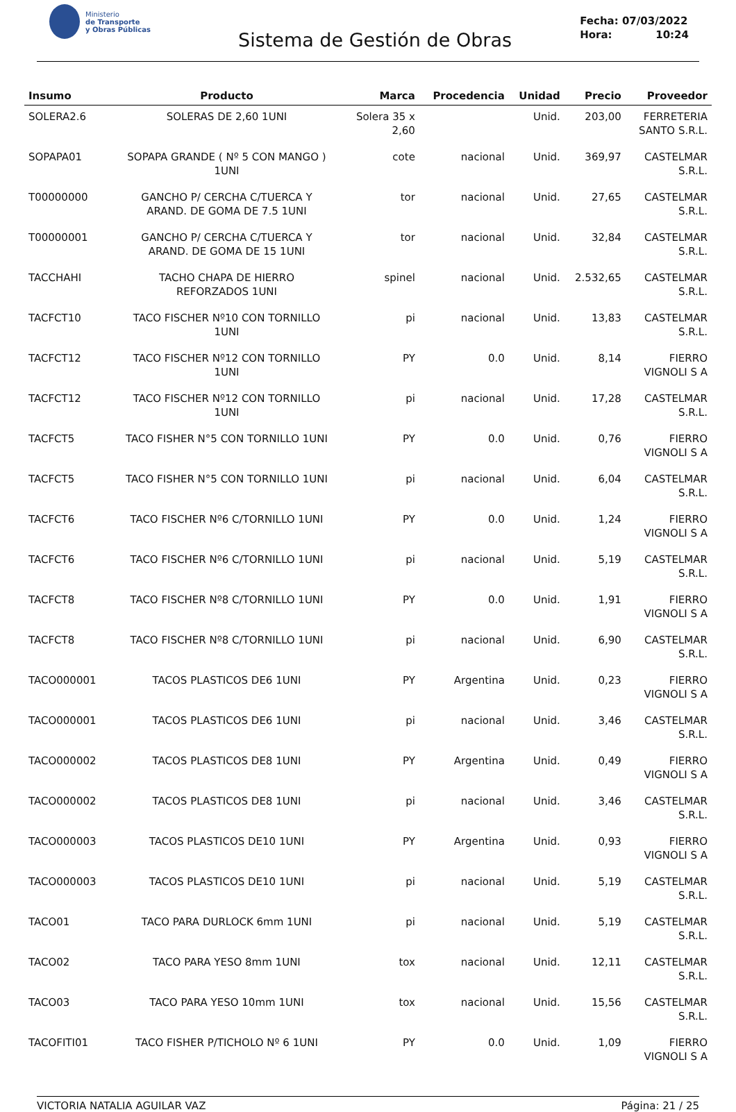Ministerio
de Transporte
y Obras Públicas
Sistema de Gestión de Obras
Fecha: 07/03/2022
Hora: 10:24
| Insumo | Producto | Marca | Procedencia | Unidad | Precio | Proveedor |
| --- | --- | --- | --- | --- | --- | --- |
| SOLERA2.6 | SOLERAS DE 2,60 1UNI | Solera 35 x 2,60 | | Unid. | 203,00 | FERRETERIA SANTO S.R.L. |
| SOPAPA01 | SOPAPA GRANDE ( Nº 5 CON MANGO ) 1UNI | cote | nacional | Unid. | 369,97 | CASTELMAR S.R.L. |
| T00000000 | GANCHO P/ CERCHA C/TUERCA Y ARAND. DE GOMA DE 7.5 1UNI | tor | nacional | Unid. | 27,65 | CASTELMAR S.R.L. |
| T00000001 | GANCHO P/ CERCHA C/TUERCA Y ARAND. DE GOMA DE 15 1UNI | tor | nacional | Unid. | 32,84 | CASTELMAR S.R.L. |
| TACCHAHI | TACHO CHAPA DE HIERRO REFORZADOS 1UNI | spinel | nacional | Unid. | 2.532,65 | CASTELMAR S.R.L. |
| TACFCT10 | TACO FISCHER Nº10 CON TORNILLO 1UNI | pi | nacional | Unid. | 13,83 | CASTELMAR S.R.L. |
| TACFCT12 | TACO FISCHER Nº12 CON TORNILLO 1UNI | PY | 0.0 | Unid. | 8,14 | FIERRO VIGNOLI S A |
| TACFCT12 | TACO FISCHER Nº12 CON TORNILLO 1UNI | pi | nacional | Unid. | 17,28 | CASTELMAR S.R.L. |
| TACFCT5 | TACO FISHER N°5 CON TORNILLO 1UNI | PY | 0.0 | Unid. | 0,76 | FIERRO VIGNOLI S A |
| TACFCT5 | TACO FISHER N°5 CON TORNILLO 1UNI | pi | nacional | Unid. | 6,04 | CASTELMAR S.R.L. |
| TACFCT6 | TACO FISCHER Nº6 C/TORNILLO 1UNI | PY | 0.0 | Unid. | 1,24 | FIERRO VIGNOLI S A |
| TACFCT6 | TACO FISCHER Nº6 C/TORNILLO 1UNI | pi | nacional | Unid. | 5,19 | CASTELMAR S.R.L. |
| TACFCT8 | TACO FISCHER Nº8 C/TORNILLO 1UNI | PY | 0.0 | Unid. | 1,91 | FIERRO VIGNOLI S A |
| TACFCT8 | TACO FISCHER Nº8 C/TORNILLO 1UNI | pi | nacional | Unid. | 6,90 | CASTELMAR S.R.L. |
| TACO000001 | TACOS PLASTICOS DE6 1UNI | PY | Argentina | Unid. | 0,23 | FIERRO VIGNOLI S A |
| TACO000001 | TACOS PLASTICOS DE6 1UNI | pi | nacional | Unid. | 3,46 | CASTELMAR S.R.L. |
| TACO000002 | TACOS PLASTICOS DE8 1UNI | PY | Argentina | Unid. | 0,49 | FIERRO VIGNOLI S A |
| TACO000002 | TACOS PLASTICOS DE8 1UNI | pi | nacional | Unid. | 3,46 | CASTELMAR S.R.L. |
| TACO000003 | TACOS PLASTICOS DE10 1UNI | PY | Argentina | Unid. | 0,93 | FIERRO VIGNOLI S A |
| TACO000003 | TACOS PLASTICOS DE10 1UNI | pi | nacional | Unid. | 5,19 | CASTELMAR S.R.L. |
| TACO01 | TACO PARA DURLOCK 6mm 1UNI | pi | nacional | Unid. | 5,19 | CASTELMAR S.R.L. |
| TACO02 | TACO PARA YESO 8mm 1UNI | tox | nacional | Unid. | 12,11 | CASTELMAR S.R.L. |
| TACO03 | TACO PARA YESO 10mm 1UNI | tox | nacional | Unid. | 15,56 | CASTELMAR S.R.L. |
| TACOFITI01 | TACO FISHER P/TICHOLO Nº 6 1UNI | PY | 0.0 | Unid. | 1,09 | FIERRO VIGNOLI S A |
VICTORIA NATALIA AGUILAR VAZ Página: 21 / 25